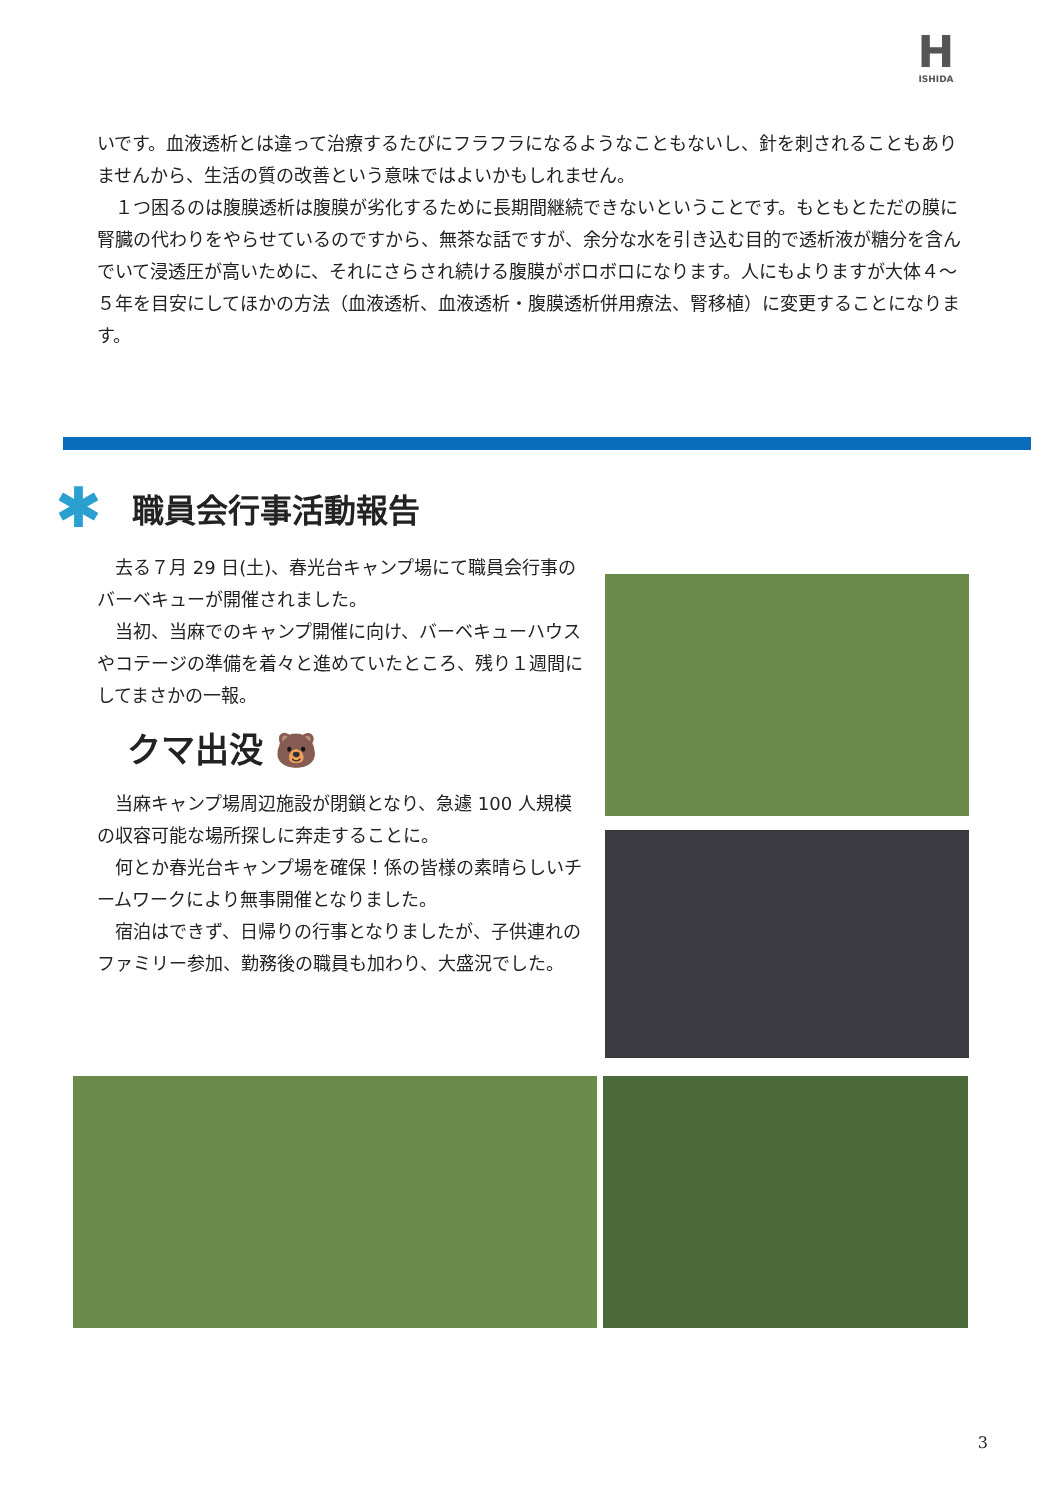H
ISHIDA
いです。血液透析とは違って治療するたびにフラフラになるようなこともないし、針を刺されることもありませんから、生活の質の改善という意味ではよいかもしれません。
　１つ困るのは腹膜透析は腹膜が劣化するために長期間継続できないということです。もともとただの膜に腎臓の代わりをやらせているのですから、無茶な話ですが、余分な水を引き込む目的で透析液が糖分を含んでいて浸透圧が高いために、それにさらされ続ける腹膜がボロボロになります。人にもよりますが大体４～５年を目安にしてほかの方法（血液透析、血液透析・腹膜透析併用療法、腎移植）に変更することになります。
✱ 職員会行事活動報告
　去る７月 29 日(土)、春光台キャンプ場にて職員会行事のバーベキューが開催されました。
　当初、当麻でのキャンプ開催に向け、バーベキューハウスやコテージの準備を着々と進めていたところ、残り１週間にしてまさかの一報。
クマ出没 🐻
　当麻キャンプ場周辺施設が閉鎖となり、急遽 100 人規模の収容可能な場所探しに奔走することに。
　何とか春光台キャンプ場を確保！係の皆様の素晴らしいチームワークにより無事開催となりました。
　宿泊はできず、日帰りの行事となりましたが、子供連れのファミリー参加、勤務後の職員も加わり、大盛況でした。
3